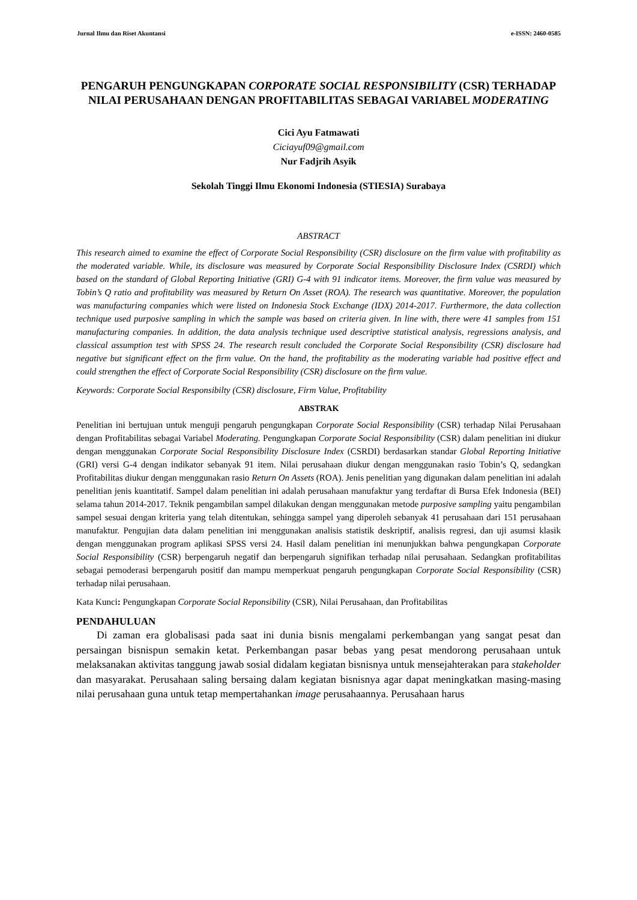Jurnal Ilmu dan Riset Akuntansi e-ISSN: 2460-0585
PENGARUH PENGUNGKAPAN CORPORATE SOCIAL RESPONSIBILITY (CSR) TERHADAP NILAI PERUSAHAAN DENGAN PROFITABILITAS SEBAGAI VARIABEL MODERATING
Cici Ayu Fatmawati
Ciciayuf09@gmail.com
Nur Fadjrih Asyik
Sekolah Tinggi Ilmu Ekonomi Indonesia (STIESIA) Surabaya
ABSTRACT
This research aimed to examine the effect of Corporate Social Responsibility (CSR) disclosure on the firm value with profitability as the moderated variable. While, its disclosure was measured by Corporate Social Responsibility Disclosure Index (CSRDI) which based on the standard of Global Reporting Initiative (GRI) G-4 with 91 indicator items. Moreover, the firm value was measured by Tobin’s Q ratio and profitability was measured by Return On Asset (ROA). The research was quantitative. Moreover, the population was manufacturing companies which were listed on Indonesia Stock Exchange (IDX) 2014-2017. Furthermore, the data collection technique used purposive sampling in which the sample was based on criteria given. In line with, there were 41 samples from 151 manufacturing companies. In addition, the data analysis technique used descriptive statistical analysis, regressions analysis, and classical assumption test with SPSS 24. The research result concluded the Corporate Social Responsibility (CSR) disclosure had negative but significant effect on the firm value. On the hand, the profitability as the moderating variable had positive effect and could strengthen the effect of Corporate Social Responsibility (CSR) disclosure on the firm value.
Keywords: Corporate Social Responsibilty (CSR) disclosure, Firm Value, Profitability
ABSTRAK
Penelitian ini bertujuan untuk menguji pengaruh pengungkapan Corporate Social Responsibility (CSR) terhadap Nilai Perusahaan dengan Profitabilitas sebagai Variabel Moderating. Pengungkapan Corporate Social Responsibility (CSR) dalam penelitian ini diukur dengan menggunakan Corporate Social Responsibility Disclosure Index (CSRDI) berdasarkan standar Global Reporting Initiative (GRI) versi G-4 dengan indikator sebanyak 91 item. Nilai perusahaan diukur dengan menggunakan rasio Tobin’s Q, sedangkan Profitabilitas diukur dengan menggunakan rasio Return On Assets (ROA). Jenis penelitian yang digunakan dalam penelitian ini adalah penelitian jenis kuantitatif. Sampel dalam penelitian ini adalah perusahaan manufaktur yang terdaftar di Bursa Efek Indonesia (BEI) selama tahun 2014-2017. Teknik pengambilan sampel dilakukan dengan menggunakan metode purposive sampling yaitu pengambilan sampel sesuai dengan kriteria yang telah ditentukan, sehingga sampel yang diperoleh sebanyak 41 perusahaan dari 151 perusahaan manufaktur. Pengujian data dalam penelitian ini menggunakan analisis statistik deskriptif, analisis regresi, dan uji asumsi klasik dengan menggunakan program aplikasi SPSS versi 24. Hasil dalam penelitian ini menunjukkan bahwa pengungkapan Corporate Social Responsibility (CSR) berpengaruh negatif dan berpengaruh signifikan terhadap nilai perusahaan. Sedangkan profitabilitas sebagai pemoderasi berpengaruh positif dan mampu memperkuat pengaruh pengungkapan Corporate Social Responsibility (CSR) terhadap nilai perusahaan.
Kata Kunci: Pengungkapan Corporate Social Reponsibility (CSR), Nilai Perusahaan, dan Profitabilitas
PENDAHULUAN
Di zaman era globalisasi pada saat ini dunia bisnis mengalami perkembangan yang sangat pesat dan persaingan bisnispun semakin ketat. Perkembangan pasar bebas yang pesat mendorong perusahaan untuk melaksanakan aktivitas tanggung jawab sosial didalam kegiatan bisnisnya untuk mensejahterakan para stakeholder dan masyarakat. Perusahaan saling bersaing dalam kegiatan bisnisnya agar dapat meningkatkan masing-masing nilai perusahaan guna untuk tetap mempertahankan image perusahaannya. Perusahaan harus